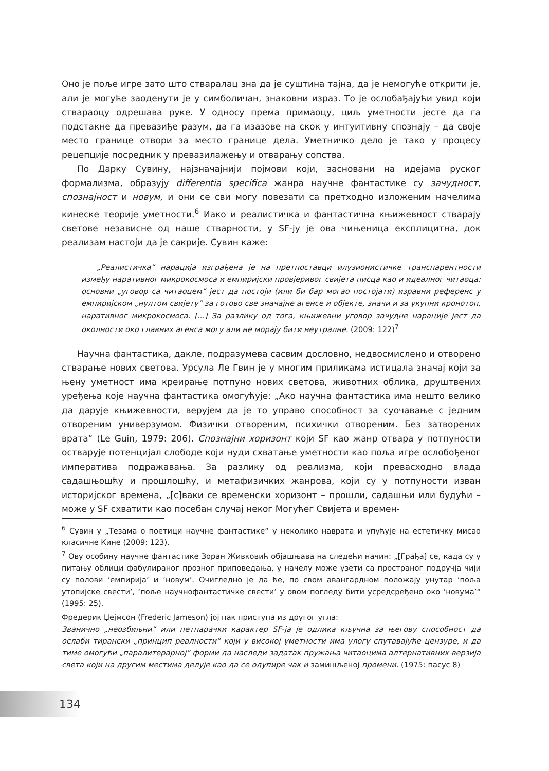Оно је поље игре зато што стваралац зна да је суштина тајна, да је немогуће открити је, али је могуће заоденути је у симболичан, знаковни израз. То је ослобађајући увид који ствараоцу одрешава руке. У односу према примаоцу, циљ уметности јесте да га подстакне да превазиђе разум, да га изазове на скок у интуитивну спознају – да своје место границе отвори за место границе дела. Уметничко дело је тако у процесу рецепције посредник у превазилажењу и отварању сопства.
По Дарку Сувину, најзначајнији појмови који, засновани на идејама руског формализма, образују differentia specifica жанра научне фантастике су зачудност, спознајност и новум, и они се сви могу повезати са претходно изложеним начелима кинеске теорије уметности.<sup>6</sup> Иако и реалистичка и фантастична књижевност стварају светове независне од наше стварности, у SF-ју је ова чињеница експлицитна, док реализам настоји да је сакрије. Сувин каже:
„Реалистичка“ нарација изграђена је на претпоставци илузионистичке транспарентности између наративног микрокосмоса и емпиријски провјеривог свијета писца као и идеалног читаоца: основни „уговор са читаоцем“ јест да постоји (или би бар могао постојати) изравни референс у емпиријском „нултом свијету“ за готово све значајне агенсе и објекте, значи и за укупни кронотоп, наративног микрокосмоса. [...] За разлику од тога, књижевни уговор зачудне нарације јест да околности око главних агенса могу али не морају бити неутралне. (2009: 122)<sup>7</sup>
Научна фантастика, дакле, подразумева сасвим дословно, недвосмислено и отворено стварање нових светова. Урсула Ле Гвин је у многим приликама истицала значај који за њену уметност има креирање потпуно нових светова, животних облика, друштвених уређења које научна фантастика омогућује: „Ако научна фантастика има нешто велико да дарује књижевности, верујем да је то управо способност за суочавање с једним отвореним универзумом. Физички отвореним, психички отвореним. Без затворених врата“ (Le Guin, 1979: 206). Спознајни хоризонт који SF као жанр отвара у потпуности остварује потенцијал слободе који нуди схватање уметности као поља игре ослобођеног императива подражавања. За разлику од реализма, који превасходно влада садашњошћу и прошлошћу, и метафизичких жанрова, који су у потпуности изван историјског времена, „[с]ваки се временски хоризонт – прошли, садашњи или будући – може у SF схватити као посебан случај неког Могућег Свијета и времен-
<sup>6</sup> Сувин у „Тезама о поетици научне фантастике“ у неколико наврата и упућује на естетичку мисао класичне Кине (2009: 123).
<sup>7</sup> Ову особину научне фантастике Зоран Живковић објашњава на следећи начин: „[Грађа] се, када су у питању облици фабулираног прозног приповедања, у начелу може узети са пространог подручја чији су полови ‘емпирија’ и ‘новум’. Очигледно је да ће, по свом авангардном положају унутар ‘поља утопијске свести’, ‘поље научнофантастичке свести’ у овом погледу бити усредсређено око ‘новума’“ (1995: 25).
Фредерик Џејмсон (Frederic Jameson) јој пак приступа из другог угла:
Званично „неозбиљни“ или петпарачки карактер SF-ја је одлика кључна за његову способност да ослаби тирански „принцип реалности“ који у високој уметности има улогу спутавајуће цензуре, и да тиме омогући „паралитерарној“ форми да наследи задатак пружања читаоцима алтернативних верзија света који на другим местима делује као да се одупире чак и замишљеној промени. (1975: пасус 8)
134